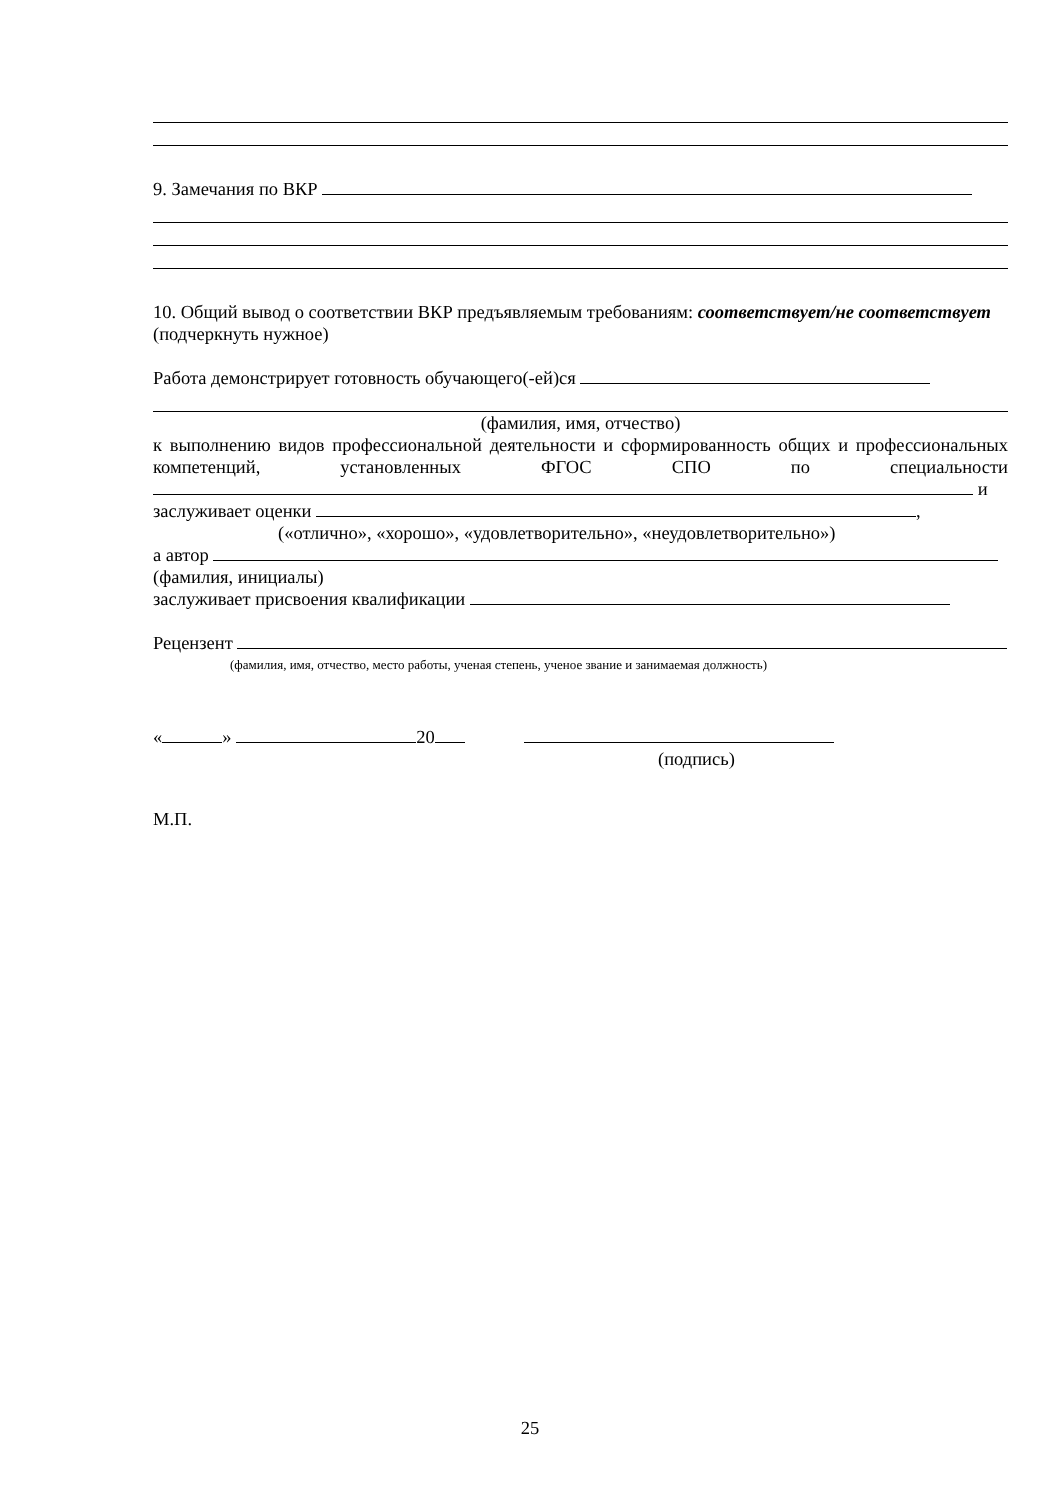9. Замечания по ВКР
10. Общий вывод о соответствии ВКР предъявляемым требованиям: соответствует/не соответствует (подчеркнуть нужное)
Работа демонстрирует готовность обучающего(-ей)ся
(фамилия, имя, отчество)
к выполнению видов профессиональной деятельности и сформированность общих и профессиональных компетенций, установленных ФГОС СПО по специальности и
заслуживает оценки ,
(«отлично», «хорошо», «удовлетворительно», «неудовлетворительно»)
а автор
(фамилия, инициалы)
заслуживает присвоения квалификации
Рецензент
(фамилия, имя, отчество, место работы, ученая степень, ученое звание и занимаемая должность)
« » 20
(подпись)
М.П.
25